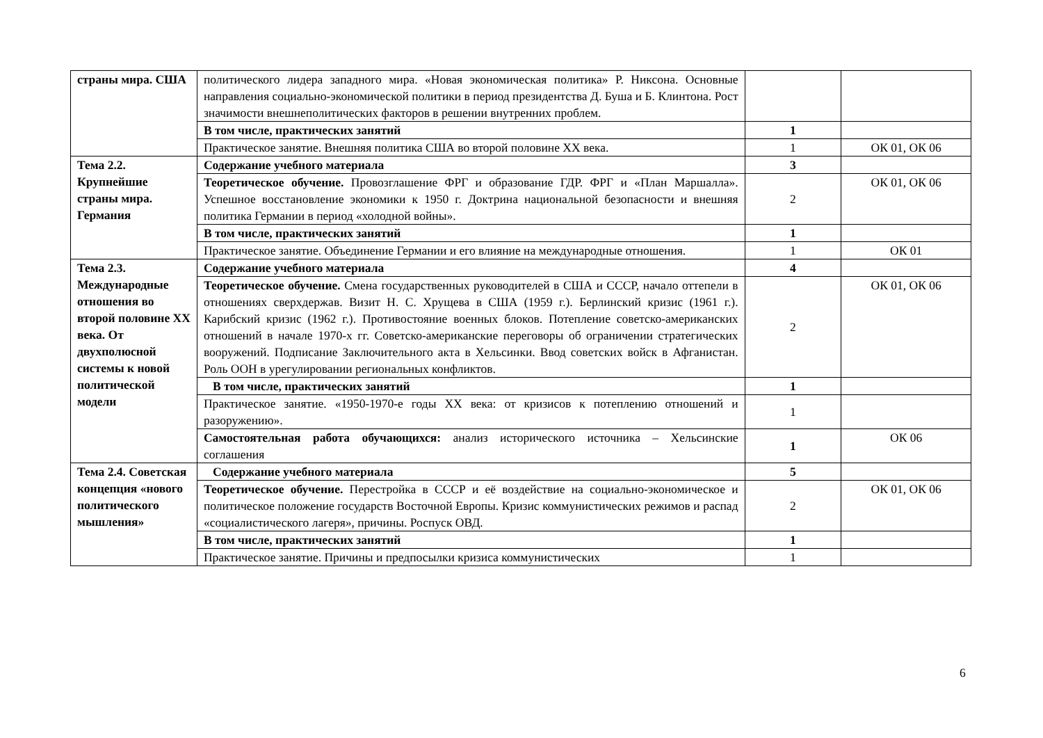| страны мира. США | политического лидера западного мира. «Новая экономическая политика» Р. Никсона. Основные направления социально-экономической политики в период президентства Д. Буша и Б. Клинтона. Рост значимости внешнеполитических факторов в решении внутренних проблем. | | |
| | В том числе, практических занятий | 1 | |
| | Практическое занятие. Внешняя политика США во второй половине XX века. | 1 | ОК 01, ОК 06 |
| Тема 2.2. Крупнейшие страны мира. Германия | Содержание учебного материала | 3 | |
| | Теоретическое обучение. Провозглашение ФРГ и образование ГДР. ФРГ и «План Маршалла». Успешное восстановление экономики к 1950 г. Доктрина национальной безопасности и внешняя политика Германии в период «холодной войны». | 2 | ОК 01, ОК 06 |
| | В том числе, практических занятий | 1 | |
| | Практическое занятие. Объединение Германии и его влияние на международные отношения. | 1 | ОК 01 |
| Тема 2.3. Международные отношения во второй половине XX века. От двухполюсной системы к новой политической модели | Содержание учебного материала | 4 | |
| | Теоретическое обучение. Смена государственных руководителей в США и СССР, начало оттепели в отношениях сверхдержав. Визит Н. С. Хрущева в США (1959 г.). Берлинский кризис (1961 г.). Карибский кризис (1962 г.). Противостояние военных блоков. Потепление советско-американских отношений в начале 1970-х гг. Советско-американские переговоры об ограничении стратегических вооружений. Подписание Заключительного акта в Хельсинки. Ввод советских войск в Афганистан. Роль ООН в урегулировании региональных конфликтов. | 2 | ОК 01, ОК 06 |
| | В том числе, практических занятий | 1 | |
| | Практическое занятие. «1950-1970-е годы XX века: от кризисов к потеплению отношений и разоружению». | 1 | |
| | Самостоятельная работа обучающихся: анализ исторического источника – Хельсинские соглашения | 1 | ОК 06 |
| Тема 2.4. Советская концепция «нового политического мышления» | Содержание учебного материала | 5 | |
| | Теоретическое обучение. Перестройка в СССР и её воздействие на социально-экономическое и политическое положение государств Восточной Европы. Кризис коммунистических режимов и распад «социалистического лагеря», причины. Роспуск ОВД. | 2 | ОК 01, ОК 06 |
| | В том числе, практических занятий | 1 | |
| | Практическое занятие. Причины и предпосылки кризиса коммунистических | 1 | |
6